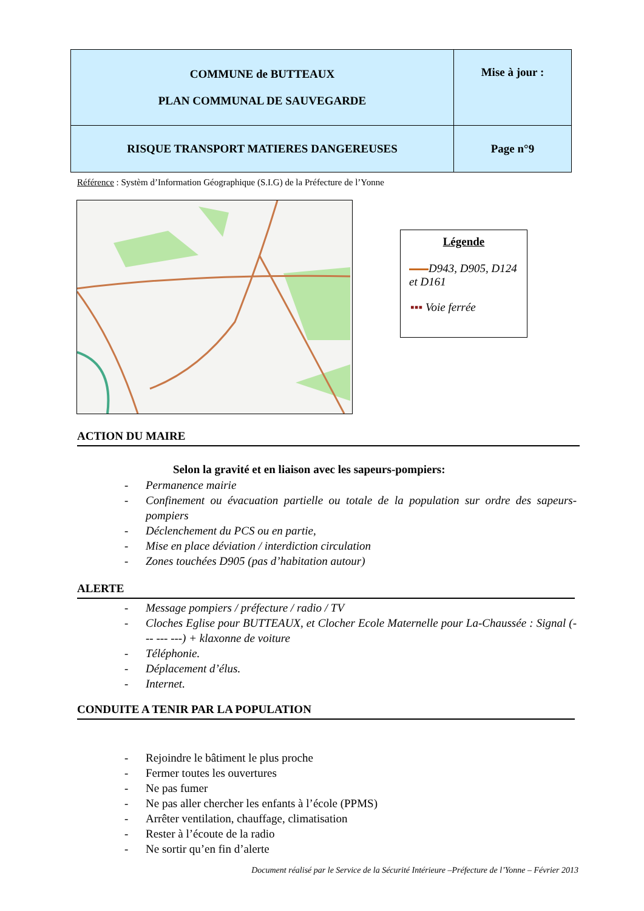| COMMUNE de BUTTEAUX PLAN COMMUNAL DE SAUVEGARDE | Mise à jour : |
| RISQUE TRANSPORT MATIERES DANGEREUSES | Page n°9 |
Référence : Systèm d’Information Géographique (S.I.G) de la Préfecture de l’Yonne
Légende
D943, D905, D124 et D161
▪▪▪ Voie ferrée
ACTION DU MAIRE
Selon la gravité et en liaison avec les sapeurs-pompiers:
- Permanence mairie
- Confinement ou évacuation partielle ou totale de la population sur ordre des sapeurs-pompiers
- Déclenchement du PCS ou en partie,
- Mise en place déviation / interdiction circulation
- Zones touchées D905 (pas d’habitation autour)
ALERTE
- Message pompiers / préfecture / radio / TV
- Cloches Eglise pour BUTTEAUX, et Clocher Ecole Maternelle pour La-Chaussée : Signal (--- --- ---) + klaxonne de voiture
- Téléphonie.
- Déplacement d’élus.
- Internet.
CONDUITE A TENIR PAR LA POPULATION
- Rejoindre le bâtiment le plus proche
- Fermer toutes les ouvertures
- Ne pas fumer
- Ne pas aller chercher les enfants à l’école (PPMS)
- Arrêter ventilation, chauffage, climatisation
- Rester à l’écoute de la radio
- Ne sortir qu’en fin d’alerte
Document réalisé par le Service de la Sécurité Intérieure –Préfecture de l’Yonne – Février 2013